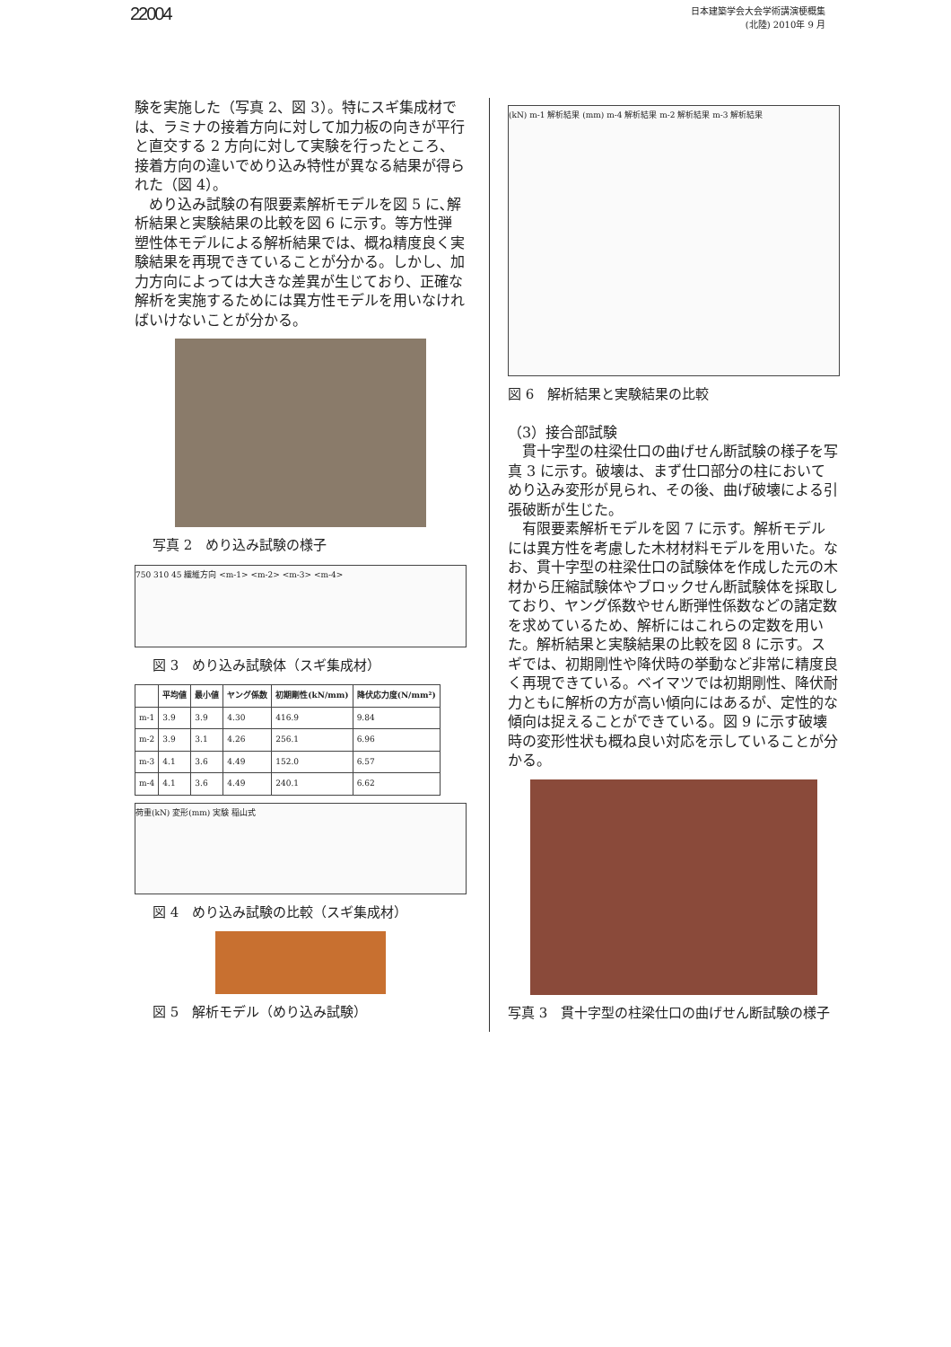22004
日本建築学会大会学術講演梗概集
(北陸) 2010年 9 月
験を実施した（写真 2、図 3）。特にスギ集成材では、ラミナの接着方向に対して加力板の向きが平行と直交する 2 方向に対して実験を行ったところ、接着方向の違いでめり込み特性が異なる結果が得られた（図 4）。
　めり込み試験の有限要素解析モデルを図 5 に､解析結果と実験結果の比較を図 6 に示す。等方性弾塑性体モデルによる解析結果では、概ね精度良く実験結果を再現できていることが分かる。しかし、加力方向によっては大きな差異が生じており、正確な解析を実施するためには異方性モデルを用いなければいけないことが分かる。
写真 2　めり込み試験の様子
750 310 45 繊維方向 <m-1> <m-2> <m-3> <m-4>
図 3　めり込み試験体（スギ集成材）
| | 平均値 | 最小値 | ヤング係数 | 初期剛性(kN/mm) | 降伏応力度(N/mm²) |
| --- | --- | --- | --- | --- | --- |
| m-1 | 3.9 | 3.9 | 4.30 | 416.9 | 9.84 |
| m-2 | 3.9 | 3.1 | 4.26 | 256.1 | 6.96 |
| m-3 | 4.1 | 3.6 | 4.49 | 152.0 | 6.57 |
| m-4 | 4.1 | 3.6 | 4.49 | 240.1 | 6.62 |
荷重(kN) 変形(mm) 実験 稲山式
図 4　めり込み試験の比較（スギ集成材）
図 5　解析モデル（めり込み試験）
(kN) m-1 解析結果 (mm) m-4 解析結果 m-2 解析結果 m-3 解析結果
図 6　解析結果と実験結果の比較
（3）接合部試験
　貫十字型の柱梁仕口の曲げせん断試験の様子を写真 3 に示す。破壊は、まず仕口部分の柱においてめり込み変形が見られ、その後、曲げ破壊による引張破断が生じた。
　有限要素解析モデルを図 7 に示す。解析モデルには異方性を考慮した木材材料モデルを用いた。なお、貫十字型の柱梁仕口の試験体を作成した元の木材から圧縮試験体やブロックせん断試験体を採取しており、ヤング係数やせん断弾性係数などの諸定数を求めているため、解析にはこれらの定数を用いた。解析結果と実験結果の比較を図 8 に示す。スギでは、初期剛性や降伏時の挙動など非常に精度良く再現できている。ベイマツでは初期剛性、降伏耐力ともに解析の方が高い傾向にはあるが、定性的な傾向は捉えることができている。図 9 に示す破壊時の変形性状も概ね良い対応を示していることが分かる。
写真 3　貫十字型の柱梁仕口の曲げせん断試験の様子